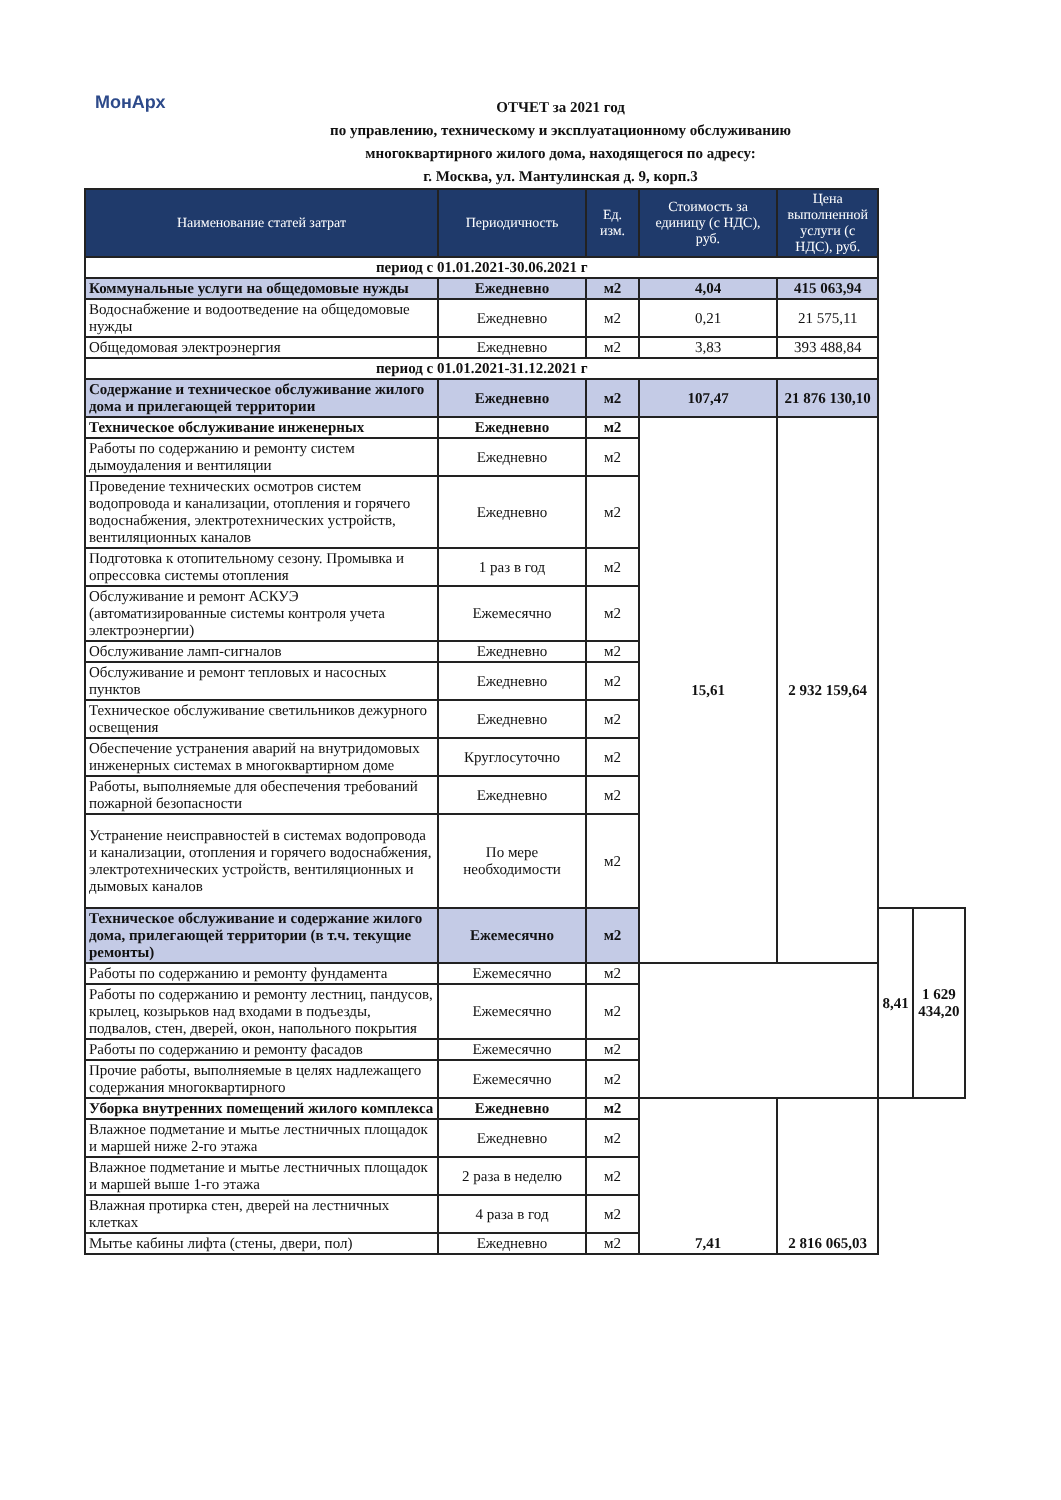МонАрх
ОТЧЕТ за 2021 год
по управлению, техническому и эксплуатационному обслуживанию
многоквартирного жилого дома, находящегося по адресу:
г. Москва, ул. Мантулинская д. 9, корп.3
| Наименование статей затрат | Периодичность | Ед. изм. | Стоимость за единицу (с НДС), руб. | Цена выполненной услуги (с НДС), руб. | | |
| --- | --- | --- | --- | --- | --- | --- |
| период с 01.01.2021-30.06.2021 г | | | | | | |
| Коммунальные услуги на общедомовые нужды | Ежедневно | м2 | 4,04 | 415 063,94 | | |
| Водоснабжение и водоотведение на общедомовые нужды | Ежедневно | м2 | 0,21 | 21 575,11 | | |
| Общедомовая электроэнергия | Ежедневно | м2 | 3,83 | 393 488,84 | | |
| период с 01.01.2021-31.12.2021 г | | | | | | |
| Содержание и техническое обслуживание жилого дома и прилегающей территории | Ежедневно | м2 | 107,47 | 21 876 130,10 | | |
| Техническое обслуживание инженерных | Ежедневно | м2 | 15,61 | 2 932 159,64 | | |
| Работы по содержанию и ремонту систем дымоудаления и вентиляции | Ежедневно | м2 | | | | |
| Проведение технических осмотров систем водопровода и канализации, отопления и горячего водоснабжения, электротехнических устройств, вентиляционных каналов | Ежедневно | м2 | | | | |
| Подготовка к отопительному сезону. Промывка и опрессовка системы отопления | 1 раз в год | м2 | | | | |
| Обслуживание и ремонт АСКУЭ (автоматизированные системы контроля учета электроэнергии) | Ежемесячно | м2 | | | | |
| Обслуживание ламп-сигналов | Ежедневно | м2 | | | | |
| Обслуживание и ремонт тепловых и насосных пунктов | Ежедневно | м2 | | | | |
| Техническое обслуживание светильников дежурного освещения | Ежедневно | м2 | | | | |
| Обеспечение устранения аварий на внутридомовых инженерных системах в многоквартирном доме | Круглосуточно | м2 | | | | |
| Работы, выполняемые для обеспечения требований пожарной безопасности | Ежедневно | м2 | | | | |
| Устранение неисправностей в системах водопровода и канализации, отопления и горячего водоснабжения, электротехнических устройств, вентиляционных и дымовых каналов | По мере необходимости | м2 | | | | |
| Техническое обслуживание и содержание жилого дома, прилегающей территории (в т.ч. текущие ремонты) | Ежемесячно | м2 | | | 8,41 | 1 629 434,20 |
| Работы по содержанию и ремонту фундамента | Ежемесячно | м2 | | | | |
| Работы по содержанию и ремонту лестниц, пандусов, крылец, козырьков над входами в подъезды, подвалов, стен, дверей, окон, напольного покрытия | Ежемесячно | м2 | | | | |
| Работы по содержанию и ремонту фасадов | Ежемесячно | м2 | | | | |
| Прочие работы, выполняемые в целях надлежащего содержания многоквартирного | Ежемесячно | м2 | | | | |
| Уборка внутренних помещений жилого комплекса | Ежедневно | м2 | 7,41 | 2 816 065,03 | | |
| Влажное подметание и мытье лестничных площадок и маршей ниже 2-го этажа | Ежедневно | м2 | | | | |
| Влажное подметание и мытье лестничных площадок и маршей выше 1-го этажа | 2 раза в неделю | м2 | | | | |
| Влажная протирка стен, дверей на лестничных клетках | 4 раза в год | м2 | | | | |
| Мытье кабины лифта (стены, двери, пол) | Ежедневно | м2 | | | | |